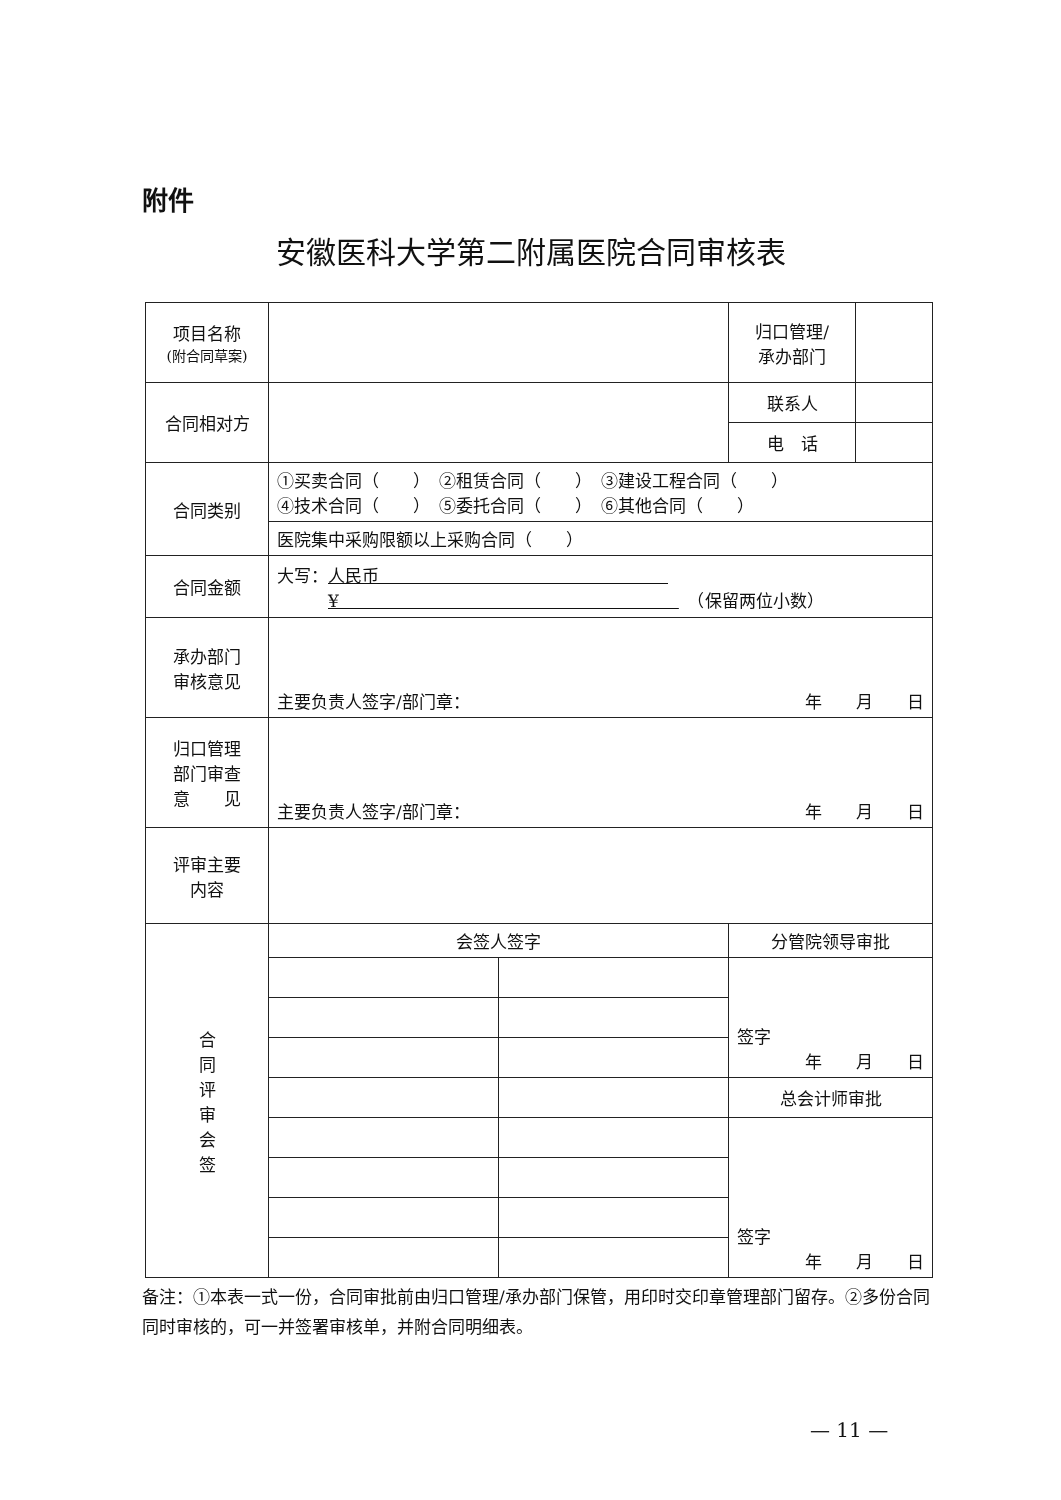附件
安徽医科大学第二附属医院合同审核表
| 项目名称 (附合同草案) | | | 归口管理/ 承办部门 | |
| 合同相对方 | | | 联系人 | |
| | | | 电 话 | |
| 合同类别 | ①买卖合同（ ） ②租赁合同（ ） ③建设工程合同（ ） ④技术合同（ ） ⑤委托合同（ ） ⑥其他合同（ ） | | | |
| | 医院集中采购限额以上采购合同（ ） | | | |
| 合同金额 | 大写： 人民币 ¥ （保留两位小数） | | | |
| 承办部门 审核意见 | 主要负责人签字/部门章： 年 月 日 | | | |
| 归口管理 部门审查 意 见 | 主要负责人签字/部门章： 年 月 日 | | | |
| 评审主要 内容 | | | | |
| 合 同 评 审 会 签 | 会签人签字 | | 分管院领导审批 | |
| | | | 签字 年 月 日 | |
| | | | 总会计师审批 | |
| | | | 签字 年 月 日 | |
备注：①本表一式一份，合同审批前由归口管理/承办部门保管，用印时交印章管理部门留存。②多份合同同时审核的，可一并签署审核单，并附合同明细表。
— 11 —